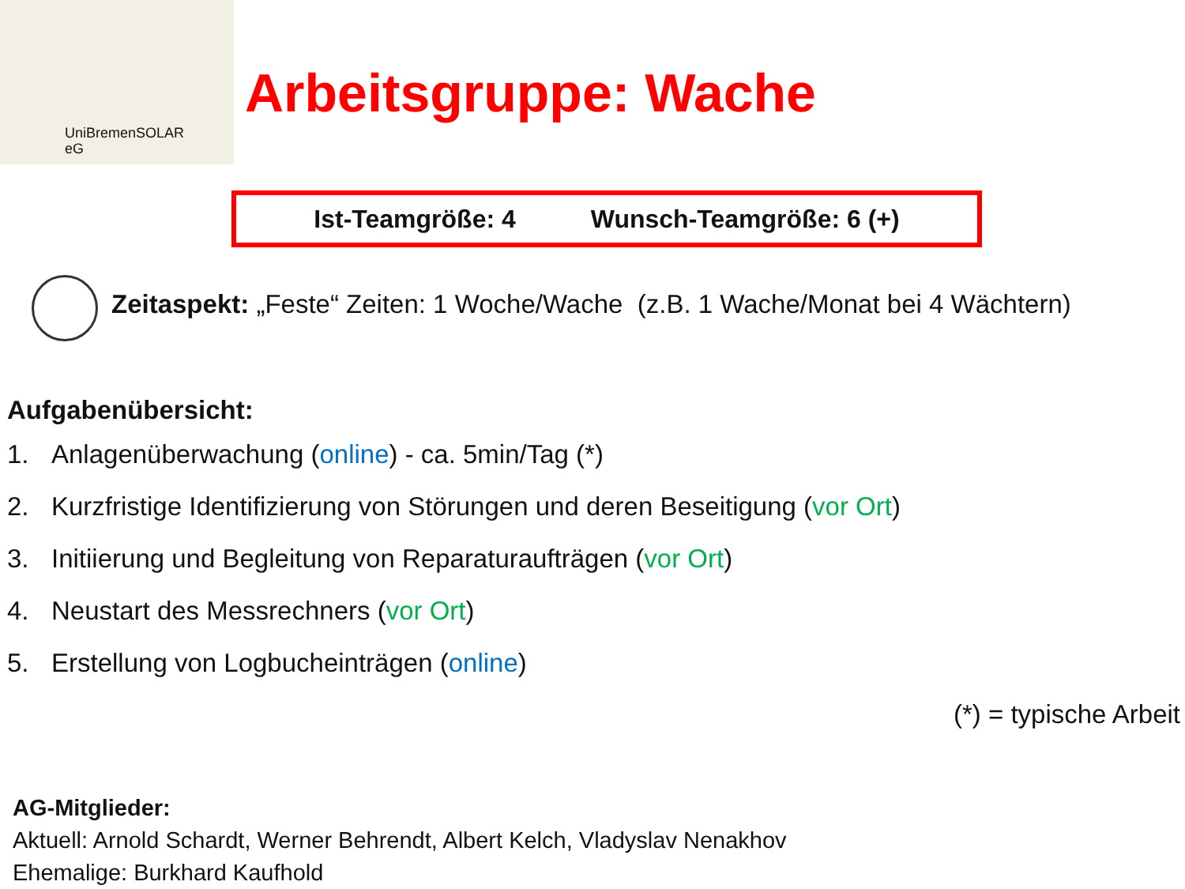UniBremenSOLAR
eG
Arbeitsgruppe: Wache
Ist-Teamgröße: 4 Wunsch-Teamgröße: 6 (+)
Zeitaspekt: „Feste“ Zeiten: 1 Woche/Wache (z.B. 1 Wache/Monat bei 4 Wächtern)
Aufgabenübersicht:
1. Anlagenüberwachung (online) - ca. 5min/Tag (*)
2. Kurzfristige Identifizierung von Störungen und deren Beseitigung (vor Ort)
3. Initiierung und Begleitung von Reparaturaufträgen (vor Ort)
4. Neustart des Messrechners (vor Ort)
5. Erstellung von Logbucheinträgen (online)
(*) = typische Arbeit
AG-Mitglieder:
Aktuell: Arnold Schardt, Werner Behrendt, Albert Kelch, Vladyslav Nenakhov
Ehemalige: Burkhard Kaufhold